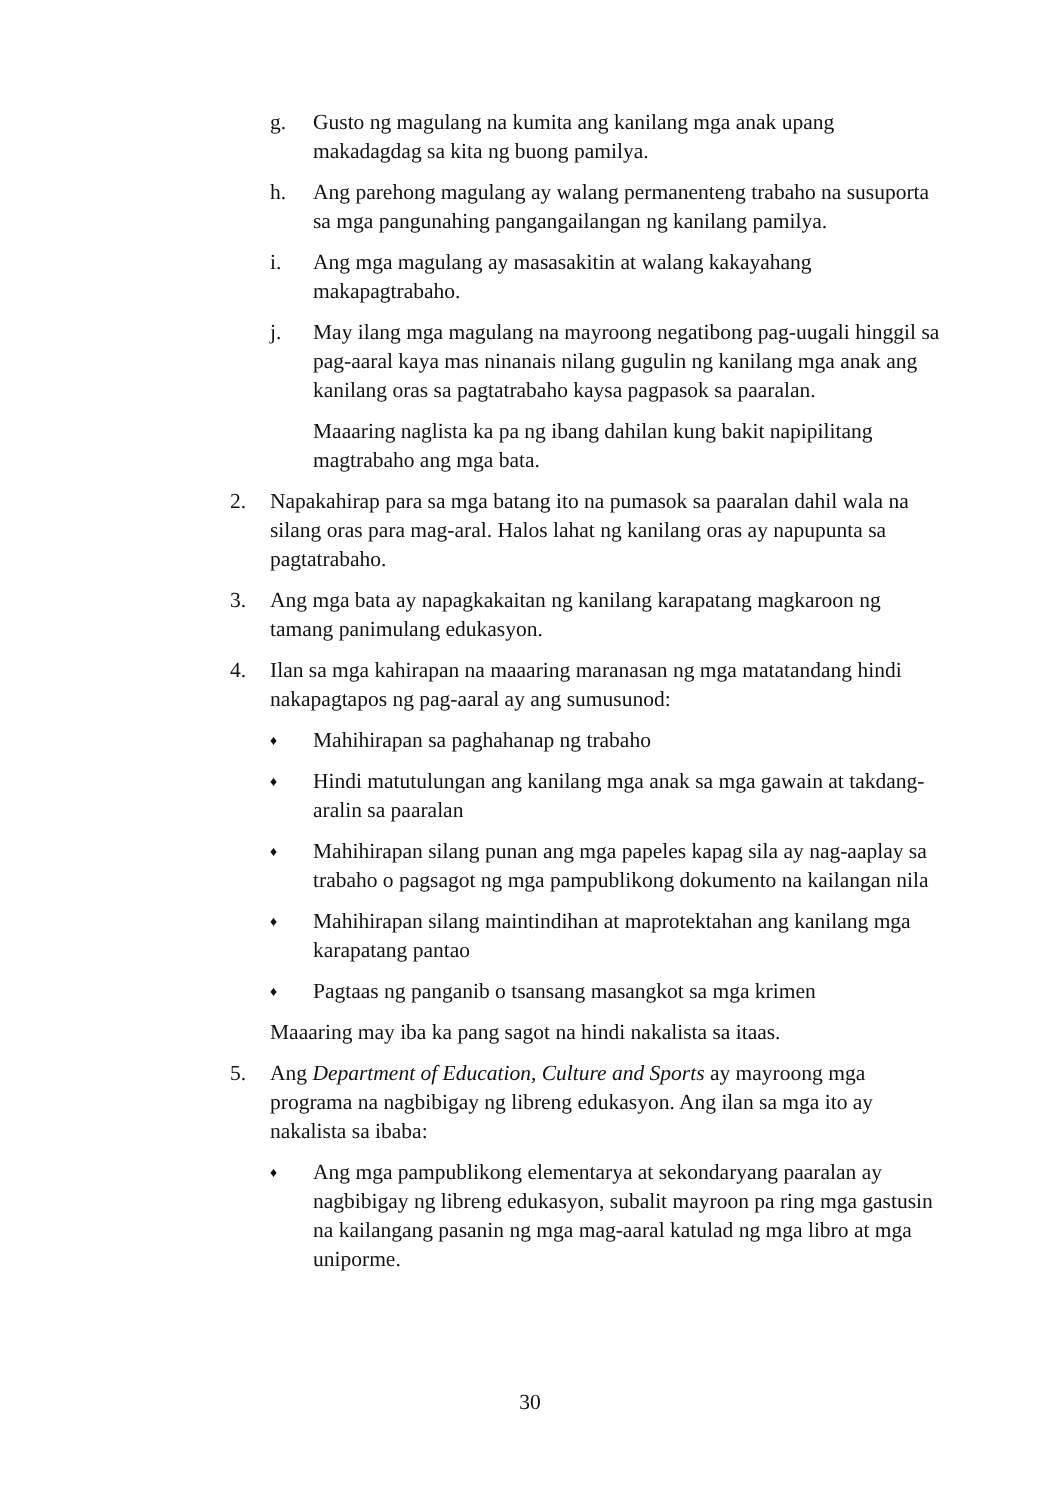g. Gusto ng magulang na kumita ang kanilang mga anak upang makadagdag sa kita ng buong pamilya.
h. Ang parehong magulang ay walang permanenteng trabaho na susuporta sa mga pangunahing pangangailangan ng kanilang pamilya.
i. Ang mga magulang ay masasakitin at walang kakayahang makapagtrabaho.
j. May ilang mga magulang na mayroong negatibong pag-uugali hinggil sa pag-aaral kaya mas ninanais nilang gugulin ng kanilang mga anak ang kanilang oras sa pagtatrabaho kaysa pagpasok sa paaralan.
Maaaring naglista ka pa ng ibang dahilan kung bakit napipilitang magtrabaho ang mga bata.
2. Napakahirap para sa mga batang ito na pumasok sa paaralan dahil wala na silang oras para mag-aral. Halos lahat ng kanilang oras ay napupunta sa pagtatrabaho.
3. Ang mga bata ay napagkakaitan ng kanilang karapatang magkaroon ng tamang panimulang edukasyon.
4. Ilan sa mga kahirapan na maaaring maranasan ng mga matatandang hindi nakapagtapos ng pag-aaral ay ang sumusunod:
♦
Mahihirapan sa paghahanap ng trabaho
♦
Hindi matutulungan ang kanilang mga anak sa mga gawain at takdang-aralin sa paaralan
♦
Mahihirapan silang punan ang mga papeles kapag sila ay nag-aaplay sa trabaho o pagsagot ng mga pampublikong dokumento na kailangan nila
♦
Mahihirapan silang maintindihan at maprotektahan ang kanilang mga karapatang pantao
♦
Pagtaas ng panganib o tsansang masangkot sa mga krimen
Maaaring may iba ka pang sagot na hindi nakalista sa itaas.
5. Ang Department of Education, Culture and Sports ay mayroong mga programa na nagbibigay ng libreng edukasyon. Ang ilan sa mga ito ay nakalista sa ibaba:
♦
Ang mga pampublikong elementarya at sekondaryang paaralan ay nagbibigay ng libreng edukasyon, subalit mayroon pa ring mga gastusin na kailangang pasanin ng mga mag-aaral katulad ng mga libro at mga uniporme.
30